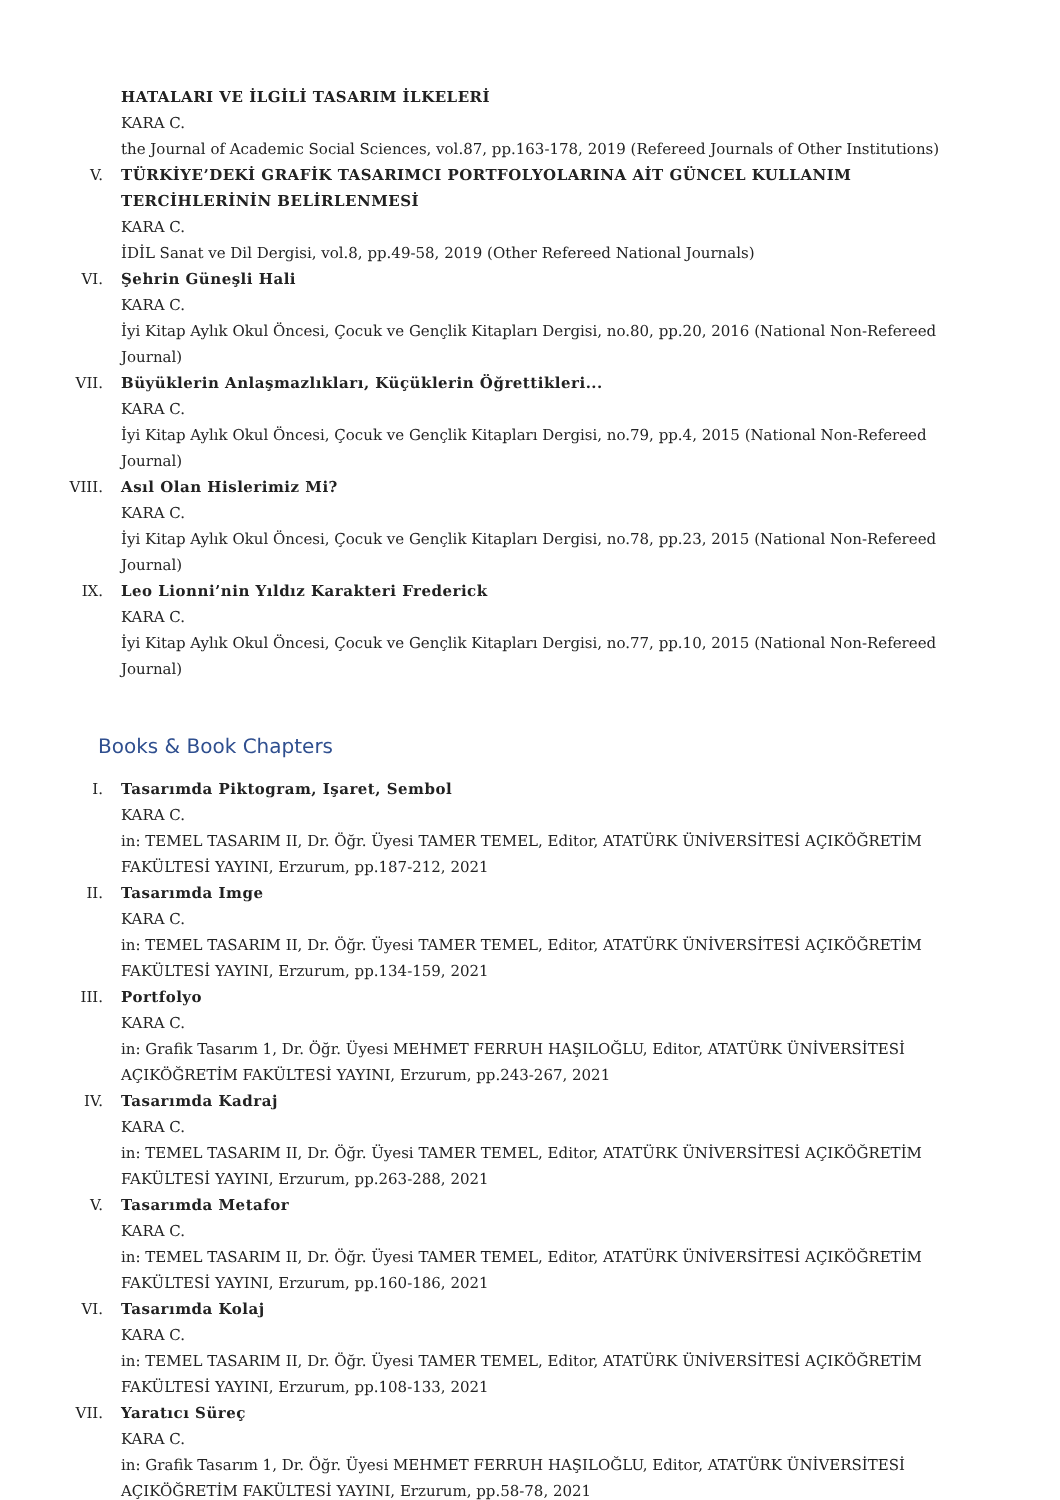HATALARI VE İLGİLİ TASARIM İLKELERİ
KARA C.
the Journal of Academic Social Sciences, vol.87, pp.163-178, 2019 (Refereed Journals of Other Institutions)
V. TÜRKİYE’DEKİ GRAFİK TASARIMCI PORTFOLYOLARINA AİT GÜNCEL KULLANIM TERCİHLERİNİN BELİRLENMESİ
KARA C.
İDİL Sanat ve Dil Dergisi, vol.8, pp.49-58, 2019 (Other Refereed National Journals)
VI. Şehrin Güneşli Hali
KARA C.
İyi Kitap Aylık Okul Öncesi, Çocuk ve Gençlik Kitapları Dergisi, no.80, pp.20, 2016 (National Non-Refereed Journal)
VII. Büyüklerin Anlaşmazlıkları, Küçüklerin Öğrettikleri...
KARA C.
İyi Kitap Aylık Okul Öncesi, Çocuk ve Gençlik Kitapları Dergisi, no.79, pp.4, 2015 (National Non-Refereed Journal)
VIII. Asıl Olan Hislerimiz Mi?
KARA C.
İyi Kitap Aylık Okul Öncesi, Çocuk ve Gençlik Kitapları Dergisi, no.78, pp.23, 2015 (National Non-Refereed Journal)
IX. Leo Lionni’nin Yıldız Karakteri Frederick
KARA C.
İyi Kitap Aylık Okul Öncesi, Çocuk ve Gençlik Kitapları Dergisi, no.77, pp.10, 2015 (National Non-Refereed Journal)
Books & Book Chapters
I. Tasarımda Piktogram, Işaret, Sembol
KARA C.
in: TEMEL TASARIM II, Dr. Öğr. Üyesi TAMER TEMEL, Editor, ATATÜRK ÜNİVERSİTESİ AÇIKÖĞRETİM FAKÜLTESİ YAYINI, Erzurum, pp.187-212, 2021
II. Tasarımda Imge
KARA C.
in: TEMEL TASARIM II, Dr. Öğr. Üyesi TAMER TEMEL, Editor, ATATÜRK ÜNİVERSİTESİ AÇIKÖĞRETİM FAKÜLTESİ YAYINI, Erzurum, pp.134-159, 2021
III. Portfolyo
KARA C.
in: Grafik Tasarım 1, Dr. Öğr. Üyesi MEHMET FERRUH HAŞILOĞLU, Editor, ATATÜRK ÜNİVERSİTESİ AÇIKÖĞRETİM FAKÜLTESİ YAYINI, Erzurum, pp.243-267, 2021
IV. Tasarımda Kadraj
KARA C.
in: TEMEL TASARIM II, Dr. Öğr. Üyesi TAMER TEMEL, Editor, ATATÜRK ÜNİVERSİTESİ AÇIKÖĞRETİM FAKÜLTESİ YAYINI, Erzurum, pp.263-288, 2021
V. Tasarımda Metafor
KARA C.
in: TEMEL TASARIM II, Dr. Öğr. Üyesi TAMER TEMEL, Editor, ATATÜRK ÜNİVERSİTESİ AÇIKÖĞRETİM FAKÜLTESİ YAYINI, Erzurum, pp.160-186, 2021
VI. Tasarımda Kolaj
KARA C.
in: TEMEL TASARIM II, Dr. Öğr. Üyesi TAMER TEMEL, Editor, ATATÜRK ÜNİVERSİTESİ AÇIKÖĞRETİM FAKÜLTESİ YAYINI, Erzurum, pp.108-133, 2021
VII. Yaratıcı Süreç
KARA C.
in: Grafik Tasarım 1, Dr. Öğr. Üyesi MEHMET FERRUH HAŞILOĞLU, Editor, ATATÜRK ÜNİVERSİTESİ AÇIKÖĞRETİM FAKÜLTESİ YAYINI, Erzurum, pp.58-78, 2021